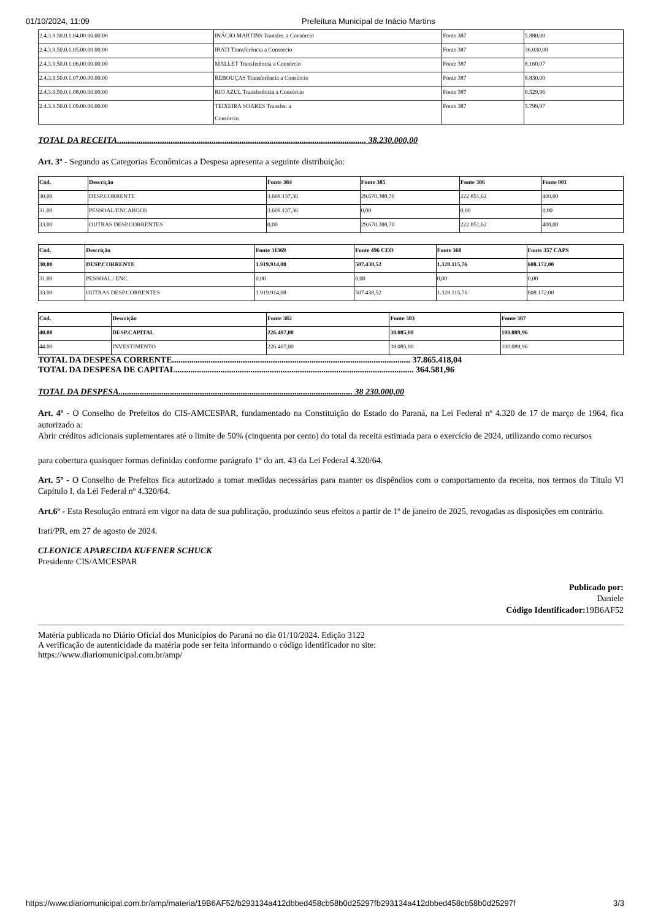01/10/2024, 11:09 Prefeitura Municipal de Inácio Martins
| 2.4.3.9.50.0.1.04.00.00.00.00 | INÁCIO MARTINS Transfer. a Consórcio | Fonte 387 | 5.880,00 |
| 2.4.3.9.50.0.1.05.00.00.00.00 | IRATI Transferência a Consórcio | Fonte 387 | 36.030,00 |
| 2.4.3.9.50.0.1.06.00.00.00.00 | MALLET Transferência a Consórcio | Fonte 387 | 8.160,07 |
| 2.4.3.9.50.0.1.07.00.00.00.00 | REBOUÇAS Transferência a Consórcio | Fonte 387 | 8.830,00 |
| 2.4.3.9.50.0.1.08.00.00.00.00 | RIO AZUL Transferência a Consórcio | Fonte 387 | 8.529,96 |
| 2.4.3.9.50.0.1.09.00.00.00.00 | TEIXEIRA SOARES Transfer. a Consórcio | Fonte 387 | 5.799,97 |
TOTAL DA RECEITA.................................................................................................................... 38.230.000,00
Art. 3º - Segundo as Categorias Econômicas a Despesa apresenta a seguinte distribuição:
| Cód. | Descrição | Fonte 384 | Fonte 385 | Fonte 386 | Fonte 001 |
| --- | --- | --- | --- | --- | --- |
| 30.00 | DESP.CORRENTE | 3.608.137,36 | 29.670.388,70 | 222.851,62 | 400,00 |
| 31.00 | PESSOAL/ENCARGOS | 3.608.137,36 | 0,00 | 0,00 | 0,00 |
| 33.00 | OUTRAS DESP.CORRENTES | 0,00 | 29.670.388,70 | 222.851,62 | 400,00 |
| Cód. | Descrição | Fonte 31369 | Fonte 496 CEO | Fonte 368 | Fonte 357 CAPS |
| --- | --- | --- | --- | --- | --- |
| 30.00 | DESP.CORRENTE | 1.919.914,08 | 507.438,52 | 1.328.115,76 | 608.172,00 |
| 31.00 | PESSOAL / ENC. | 0,00 | 0,00 | 0,00 | 0,00 |
| 33.00 | OUTRAS DESP.CORRENTES | 1.919.914,08 | 507.438,52 | 1.328.115,76 | 608.172,00 |
| Cód. | Descrição | Fonte 382 | Fonte 383 | Fonte 387 |
| --- | --- | --- | --- | --- |
| 40.00 | DESP.CAPITAL | 226.407,00 | 38.085,00 | 100.089,96 |
| 44.00 | INVESTIMENTO | 226.407,00 | 38.085,00 | 100.089,96 |
TOTAL DA DESPESA CORRENTE............................................................................................................... 37.865.418,04
TOTAL DA DESPESA DE CAPITAL............................................................................................................... 364.581,96
TOTAL DA DESPESA............................................................................................................. 38 230.000,00
Art. 4º - O Conselho de Prefeitos do CIS-AMCESPAR, fundamentado na Constituição do Estado do Paraná, na Lei Federal nº 4.320 de 17 de março de 1964, fica autorizado a:
Abrir créditos adicionais suplementares até o limite de 50% (cinquenta por cento) do total da receita estimada para o exercício de 2024, utilizando como recursos
para cobertura quaisquer formas definidas conforme parágrafo 1º do art. 43 da Lei Federal 4.320/64.
Art. 5º - O Conselho de Prefeitos fica autorizado a tomar medidas necessárias para manter os dispêndios com o comportamento da receita, nos termos do Título VI Capítulo I, da Lei Federal nº 4.320/64.
Art.6º - Esta Resolução entrará em vigor na data de sua publicação, produzindo seus efeitos a partir de 1º de janeiro de 2025, revogadas as disposições em contrário.
Irati/PR, em 27 de agosto de 2024.
CLEONICE APARECIDA KUFENER SCHUCK
Presidente CIS/AMCESPAR
Publicado por:
Daniele
Código Identificador: 19B6AF52
Matéria publicada no Diário Oficial dos Municípios do Paraná no dia 01/10/2024. Edição 3122
A verificação de autenticidade da matéria pode ser feita informando o código identificador no site:
https://www.diariomunicipal.com.br/amp/
https://www.diariomunicipal.com.br/amp/materia/19B6AF52/b293134a412dbbed458cb58b0d25297fb293134a412dbbed458cb58b0d25297f 3/3